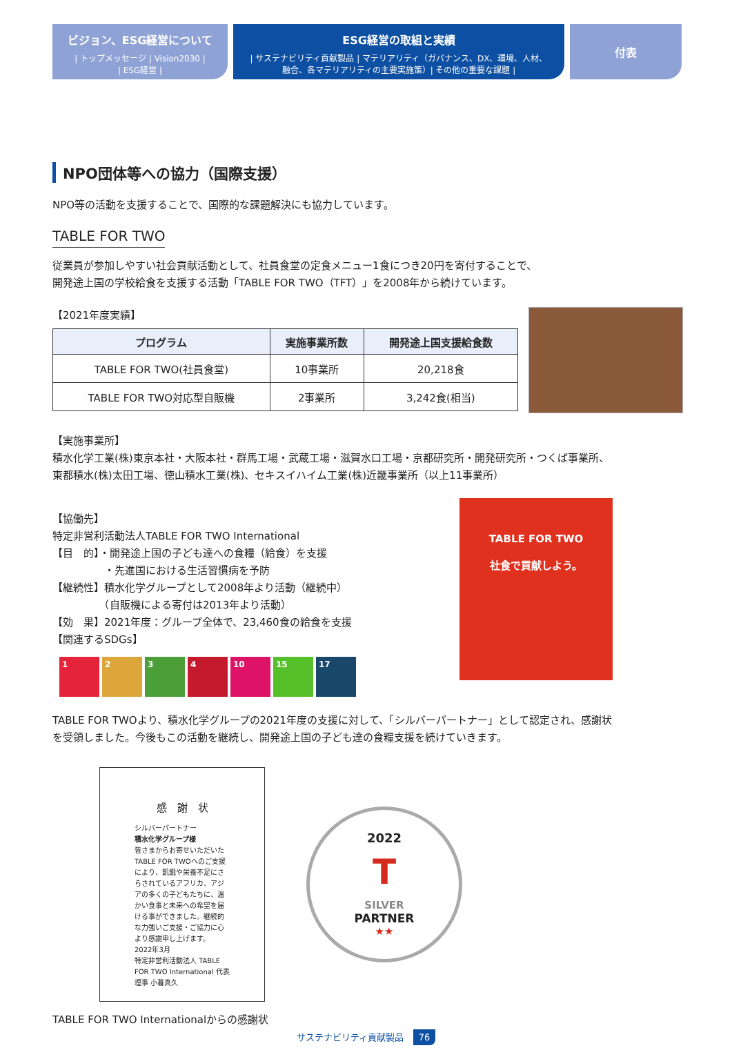ビジョン、ESG経営について
| トップメッセージ | Vision2030 |
| ESG経営 |
ESG経営の取組と実績
| サステナビリティ貢献製品 | マテリアリティ（ガバナンス、DX、環境、人材、
融合、各マテリアリティの主要実施策）| その他の重要な課題 |
付表
NPO団体等への協力（国際支援）
NPO等の活動を支援することで、国際的な課題解決にも協力しています。
TABLE FOR TWO
従業員が参加しやすい社会貢献活動として、社員食堂の定食メニュー1食につき20円を寄付することで、
開発途上国の学校給食を支援する活動「TABLE FOR TWO（TFT）」を2008年から続けています。
【2021年度実績】
| プログラム | 実施事業所数 | 開発途上国支援給食数 |
| --- | --- | --- |
| TABLE FOR TWO(社員食堂) | 10事業所 | 20,218食 |
| TABLE FOR TWO対応型自販機 | 2事業所 | 3,242食(相当) |
【実施事業所】
積水化学工業(株)東京本社・大阪本社・群馬工場・武蔵工場・滋賀水口工場・京都研究所・開発研究所・つくば事業所、
東都積水(株)太田工場、徳山積水工業(株)、セキスイハイム工業(株)近畿事業所（以上11事業所）
【協働先】
特定非営利活動法人TABLE FOR TWO International
【目　的】・開発途上国の子ども達への食糧（給食）を支援
　　　　　・先進国における生活習慣病を予防
【継続性】積水化学グループとして2008年より活動（継続中）
　　　　　（自販機による寄付は2013年より活動）
【効　果】2021年度：グループ全体で、23,460食の給食を支援
【関連するSDGs】
1 2 3 4 10 15 17
TABLE FOR TWO
社食で貢献しよう。
TABLE FOR TWOより、積水化学グループの2021年度の支援に対して、「シルバーパートナー」として認定され、感謝状
を受領しました。今後もこの活動を継続し、開発途上国の子ども達の食糧支援を続けていきます。
感　謝　状
シルバーパートナー
積水化学グループ様
皆さまからお寄せいただいたTABLE FOR TWOへのご支援により、飢餓や栄養不足にさらされているアフリカ、アジアの多くの子どもたちに、温かい食事と未来への希望を届ける事ができました。継続的な力強いご支援・ご協力に心より感謝申し上げます。
2022年3月
特定非営利活動法人 TABLE FOR TWO International 代表理事 小暮真久
2022
T
SILVER
PARTNER
★★
TABLE FOR TWO Internationalからの感謝状
サステナビリティ貢献製品 76